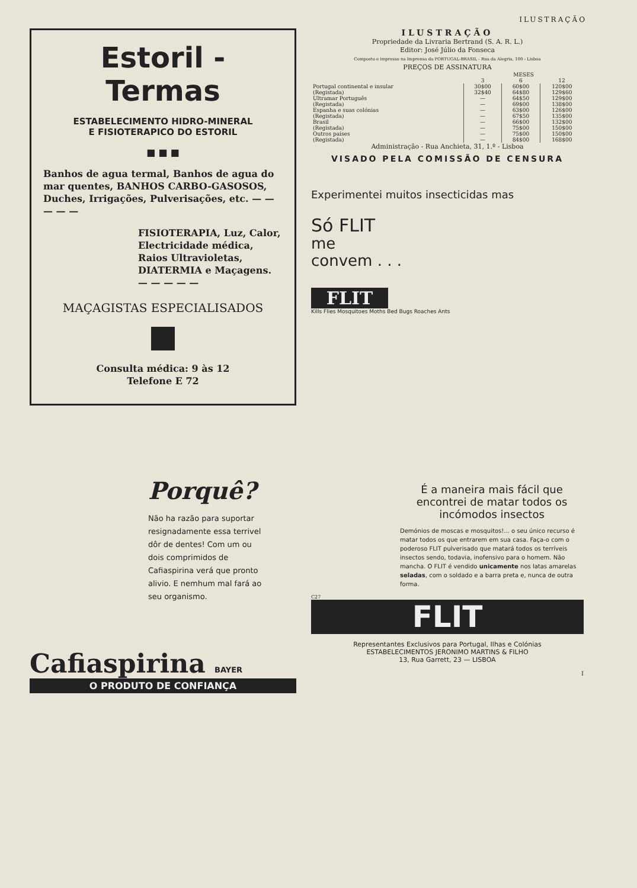ILUSTRAÇÃO
Estoril - Termas
ESTABELECIMENTO HIDRO-MINERAL
E FISIOTERAPICO DO ESTORIL
■ ■ ■
Banhos de agua termal, Banhos de agua do mar quentes, BANHOS CARBO-GASOSOS, Duches, Irrigações, Pulverisações, etc. — — — — —
FISIOTERAPIA, Luz, Calor, Electricidade médica, Raios Ultravioletas, DIATERMIA e Maçagens. — — — — —
MAÇAGISTAS ESPECIALISADOS
Consulta médica: 9 às 12
Telefone E 72
Porquê?
Não ha razão para suportar resignadamente essa terrivel dôr de dentes! Com um ou dois comprimidos de Cafiaspirina verá que pronto alivio. E nemhum mal fará ao seu organismo.
Cafiaspirina BAYER
O PRODUTO DE CONFIANÇA
ILUSTRAÇÃO
Propriedade da Livraria Bertrand (S. A. R. L.)
Editor: José Júlio da Fonseca
Composto e impresso na Imprensa da PORTUGAL-BRASIL - Rua da Alegria, 100 - Lisboa
PREÇOS DE ASSINATURA
| | MESES | | |
| --- | --- | --- | --- |
| | 3 | 6 | 12 |
| Portugal continental e insular | 30$00 | 60$00 | 120$00 |
| (Registada) | 32$40 | 64$80 | 129$60 |
| Ultramar Português | — | 64$50 | 129$00 |
| (Registada) | — | 69$00 | 138$00 |
| Espanha e suas colónias | — | 63$00 | 126$00 |
| (Registada) | — | 67$50 | 135$00 |
| Brasil | — | 66$00 | 132$00 |
| (Registada) | — | 75$00 | 150$00 |
| Outros países | — | 75$00 | 150$00 |
| (Registada) | — | 84$00 | 168$00 |
Administração - Rua Anchieta, 31, 1.º - Lisboa
VISADO PELA COMISSÃO DE CENSURA
Experimentei muitos insecticidas mas
Só FLIT
me
convem . . .
FLIT
Kills Flies Mosquitoes Moths Bed Bugs Roaches Ants
É a maneira mais fácil que encontrei de matar todos os incómodos insectos
Demónios de moscas e mosquitos!... o seu único recurso é matar todos os que entrarem em sua casa. Faça-o com o poderoso FLIT pulverisado que matará todos os terríveis insectos sendo, todavia, inofensivo para o homem. Não mancha. O FLIT é vendido unicamente nos latas amarelas seladas, com o soldado e a barra preta e, nunca de outra forma.
C27
FLIT
Representantes Exclusivos para Portugal, Ilhas e Colónias
ESTABELECIMENTOS JERONIMO MARTINS & FILHO
13, Rua Garrett, 23 — LISBOA
I